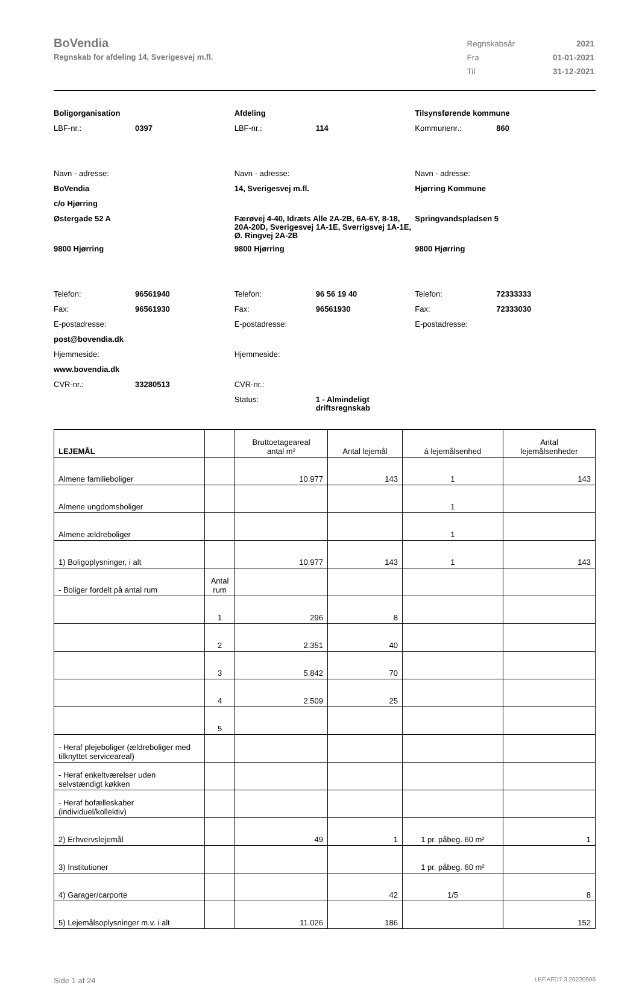BoVendia
Regnskab for afdeling 14, Sverigesvej m.fl.
| Regnskabsår | 2021 |
| Fra | 01-01-2021 |
| Til | 31-12-2021 |
Boligorganisation
LBF-nr.: 0397
Navn - adresse:
BoVendia
c/o Hjørring
Østergade 52 A
9800 Hjørring
Telefon: 96561940
Fax: 96561930
E-postadresse:
post@bovendia.dk
Hjemmeside:
www.bovendia.dk
CVR-nr.: 33280513
Afdeling
LBF-nr.: 114
Navn - adresse:
14, Sverigesvej m.fl.
Færøvej 4-40, Idræts Alle 2A-2B, 6A-6Y, 8-18, 20A-20D, Sverigesvej 1A-1E, Sverrigsvej 1A-1E, Ø. Ringvej 2A-2B
9800 Hjørring
Telefon: 96 56 19 40
Fax: 96561930
E-postadresse:
Hjemmeside:
CVR-nr.:
Status: 1 - Almindeligt
driftsregnskab
Tilsynsførende kommune
Kommunenr.: 860
Navn - adresse:
Hjørring Kommune
Springvandspladsen 5
9800 Hjørring
Telefon: 72333333
Fax: 72333030
E-postadresse:
| LEJEMÅL | | Bruttoetageareal antal m² | Antal lejemål | á lejemålsenhed | Antal lejemålsenheder |
| --- | --- | --- | --- | --- | --- |
| Almene familieboliger | | 10.977 | 143 | 1 | 143 |
| Almene ungdomsboliger | | | | 1 | |
| Almene ældreboliger | | | | 1 | |
| 1) Boligoplysninger, i alt | | 10.977 | 143 | 1 | 143 |
| - Boliger fordelt på antal rum | Antal rum | | | | |
| | 1 | 296 | 8 | | |
| | 2 | 2.351 | 40 | | |
| | 3 | 5.842 | 70 | | |
| | 4 | 2.509 | 25 | | |
| | 5 | | | | |
| - Heraf plejeboliger (ældreboliger med tilknyttet serviceareal) | | | | | |
| - Heraf enkeltværelser uden selvstændigt køkken | | | | | |
| - Heraf bofælleskaber (individuel/kollektiv) | | | | | |
| 2) Erhvervslejemål | | 49 | 1 | 1 pr. påbeg. 60 m² | 1 |
| 3) Institutioner | | | | 1 pr. påbeg. 60 m² | |
| 4) Garager/carporte | | | 42 | 1/5 | 8 |
| 5) Lejemålsoplysninger m.v. i alt | | 11.026 | 186 | | 152 |
Side 1 af 24 LBF.AFD7.3.20220906